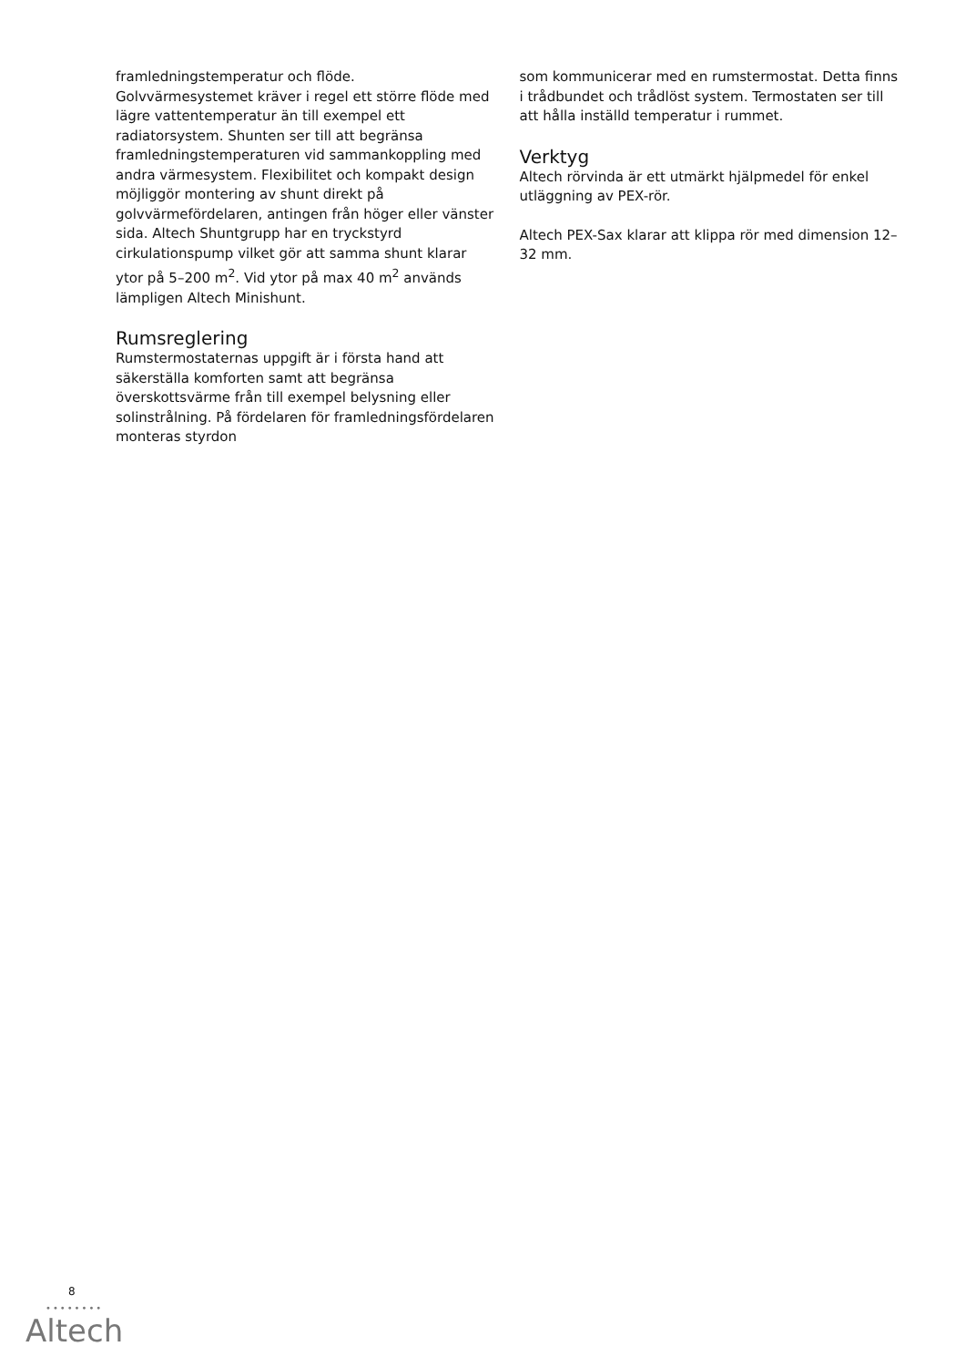framledningstemperatur och flöde. Golvvärmesystemet kräver i regel ett större flöde med lägre vattentemperatur än till exempel ett radiatorsystem. Shunten ser till att begränsa framledningstemperaturen vid sammankoppling med andra värmesystem. Flexibilitet och kompakt design möjliggör montering av shunt direkt på golvvärmefördelaren, antingen från höger eller vänster sida. Altech Shuntgrupp har en tryckstyrd cirkulationspump vilket gör att samma shunt klarar ytor på 5–200 m<sup>2</sup>. Vid ytor på max 40 m<sup>2</sup> används lämpligen Altech Minishunt.
Rumsreglering
Rumstermostaternas uppgift är i första hand att säkerställa komforten samt att begränsa överskottsvärme från till exempel belysning eller solinstrålning. På fördelaren för framledningsfördelaren monteras styrdon
som kommunicerar med en rumstermostat. Detta finns i trådbundet och trådlöst system. Termostaten ser till att hålla inställd temperatur i rummet.
Verktyg
Altech rörvinda är ett utmärkt hjälpmedel för enkel utläggning av PEX-rör.
Altech PEX-Sax klarar att klippa rör med dimension 12–32 mm.
8
••••••••
Altech